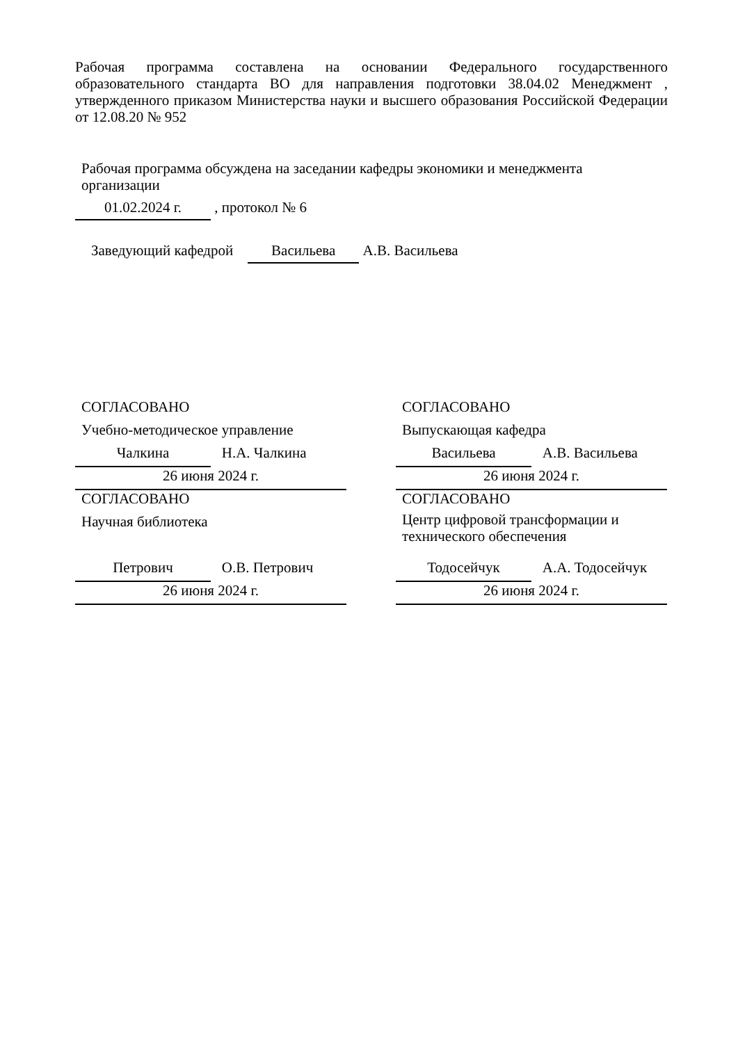Рабочая программа составлена на основании Федерального государственного образовательного стандарта ВО для направления подготовки 38.04.02 Менеджмент , утвержденного приказом Министерства науки и высшего образования Российской Федерации от 12.08.20 № 952
Рабочая программа обсуждена на заседании кафедры экономики и менеджмента организации
01.02.2024 г. , протокол № 6
Заведующий кафедрой Васильева А.В. Васильева
СОГЛАСОВАНО
Учебно-методическое управление
Чалкина Н.А. Чалкина
26 июня 2024 г.
СОГЛАСОВАНО
Научная библиотека
Петрович О.В. Петрович
26 июня 2024 г.
СОГЛАСОВАНО
Выпускающая кафедра
Васильева А.В. Васильева
26 июня 2024 г.
СОГЛАСОВАНО
Центр цифровой трансформации и технического обеспечения
Тодосейчук А.А. Тодосейчук
26 июня 2024 г.